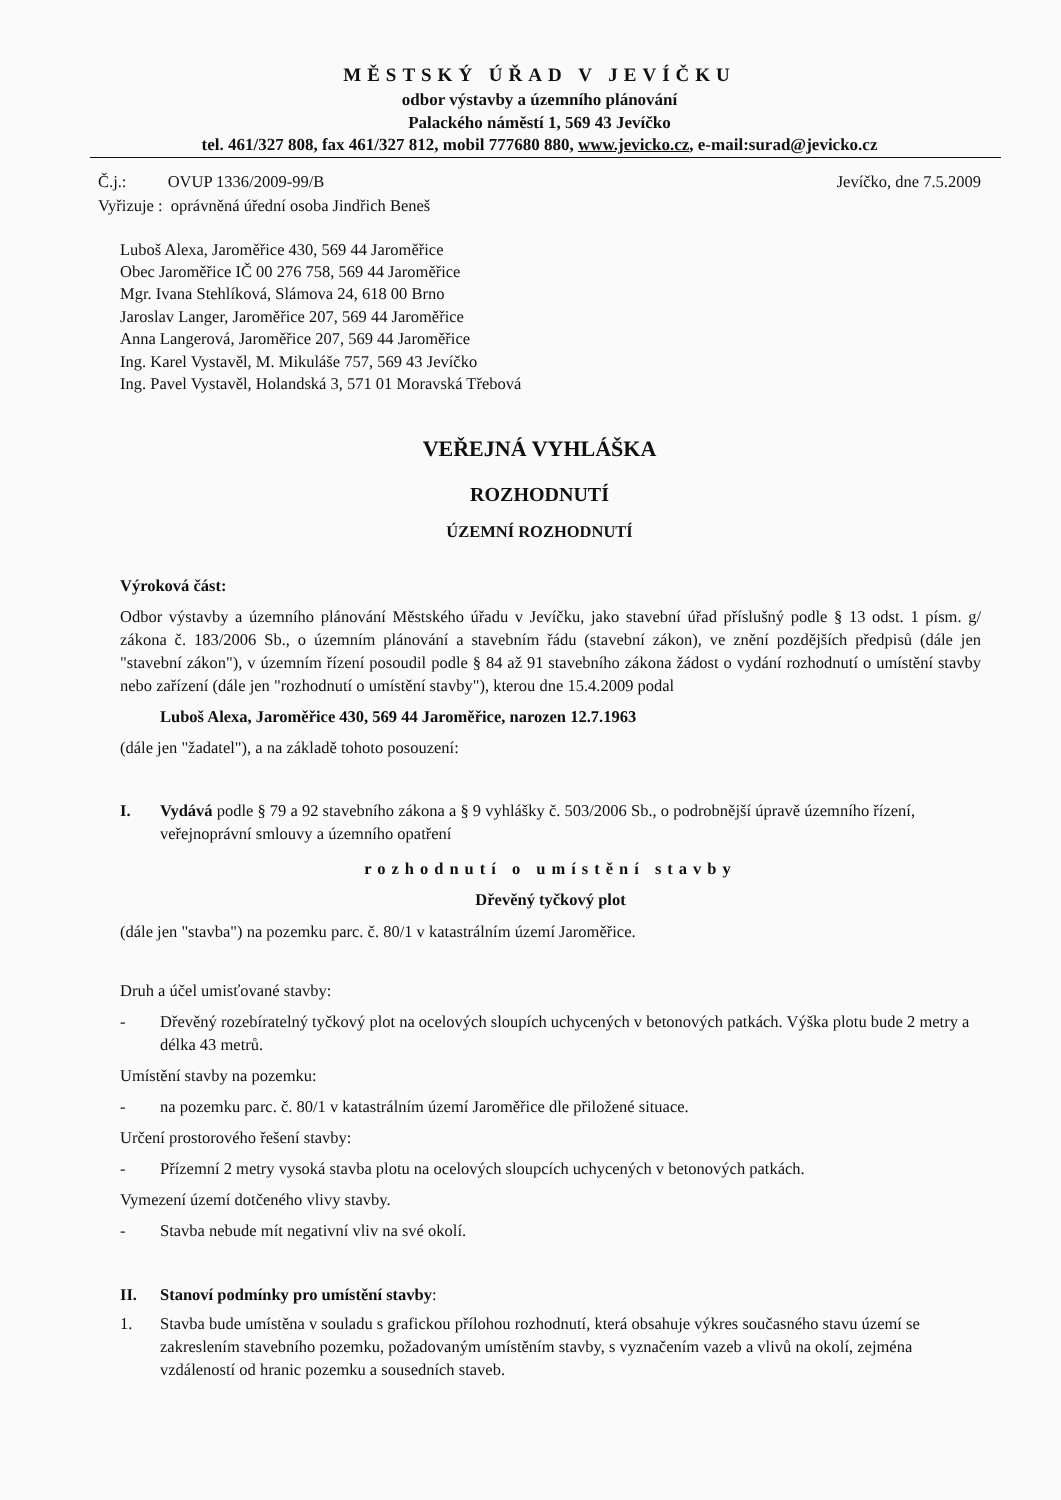MĚSTSKÝ ÚŘAD V JEVÍČKU
odbor výstavby a územního plánování
Palackého náměstí 1, 569 43 Jevíčko
tel. 461/327 808, fax 461/327 812, mobil 777680 880, www.jevicko.cz, e-mail:surad@jevicko.cz
Č.j.: OVUP 1336/2009-99/B
Vyřizuje : oprávněná úřední osoba Jindřich Beneš
Jevíčko, dne 7.5.2009
Luboš Alexa, Jaroměřice 430, 569 44 Jaroměřice
Obec Jaroměřice IČ 00 276 758, 569 44 Jaroměřice
Mgr. Ivana Stehlíková, Slámova 24, 618 00 Brno
Jaroslav Langer, Jaroměřice 207, 569 44 Jaroměřice
Anna Langerová, Jaroměřice 207, 569 44 Jaroměřice
Ing. Karel Vystavěl, M. Mikuláše 757, 569 43 Jevíčko
Ing. Pavel Vystavěl, Holandská 3, 571 01 Moravská Třebová
VEŘEJNÁ VYHLÁŠKA
ROZHODNUTÍ
ÚZEMNÍ ROZHODNUTÍ
Výroková část:
Odbor výstavby a územního plánování Městského úřadu v Jevíčku, jako stavební úřad příslušný podle § 13 odst. 1 písm. g/ zákona č. 183/2006 Sb., o územním plánování a stavebním řádu (stavební zákon), ve znění pozdějších předpisů (dále jen "stavební zákon"), v územním řízení posoudil podle § 84 až 91 stavebního zákona žádost o vydání rozhodnutí o umístění stavby nebo zařízení (dále jen "rozhodnutí o umístění stavby"), kterou dne 15.4.2009 podal
Luboš Alexa, Jaroměřice 430, 569 44 Jaroměřice, narozen 12.7.1963
(dále jen "žadatel"), a na základě tohoto posouzení:
I. Vydává podle § 79 a 92 stavebního zákona a § 9 vyhlášky č. 503/2006 Sb., o podrobnější úpravě územního řízení, veřejnoprávní smlouvy a územního opatření
rozhodnutí o umístění stavby
Dřevěný tyčkový plot
(dále jen "stavba") na pozemku parc. č. 80/1 v katastrálním území Jaroměřice.
Druh a účel umisťované stavby:
- Dřevěný rozebíratelný tyčkový plot na ocelových sloupích uchycených v betonových patkách. Výška plotu bude 2 metry a délka 43 metrů.
Umístění stavby na pozemku:
- na pozemku parc. č. 80/1 v katastrálním území Jaroměřice dle přiložené situace.
Určení prostorového řešení stavby:
- Přízemní 2 metry vysoká stavba plotu na ocelových sloupcích uchycených v betonových patkách.
Vymezení území dotčeného vlivy stavby.
- Stavba nebude mít negativní vliv na své okolí.
II. Stanoví podmínky pro umístění stavby:
1. Stavba bude umístěna v souladu s grafickou přílohou rozhodnutí, která obsahuje výkres současného stavu území se zakreslením stavebního pozemku, požadovaným umístěním stavby, s vyznačením vazeb a vlivů na okolí, zejména vzdáleností od hranic pozemku a sousedních staveb.